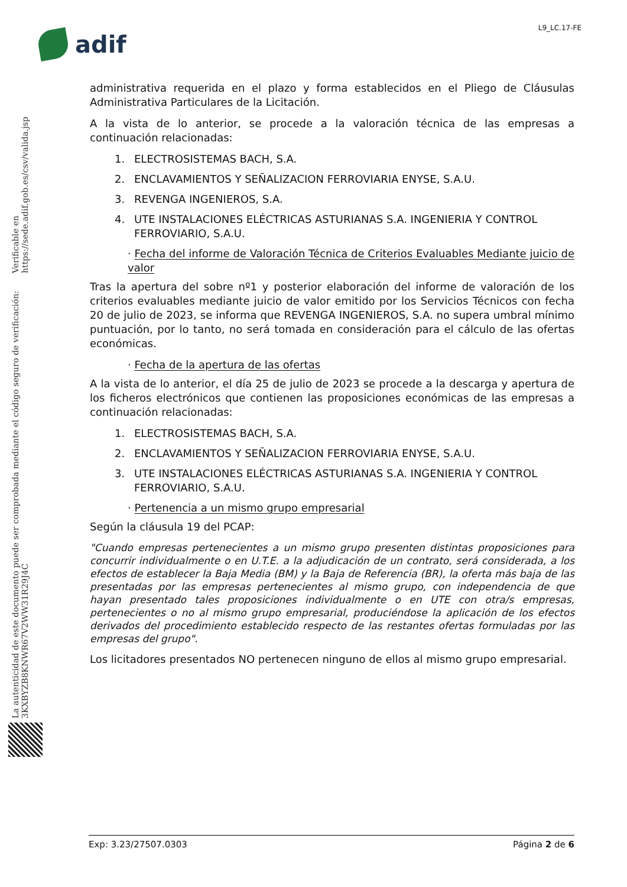L9_LC.17-FE
adif
La autenticidad de este documento puede ser comprobada mediante el código seguro de verificación: 3KXBYZB8KNWR67V2WW31R29J4C
Verificable en https://sede.adif.gob.es/csv/valida.jsp
administrativa requerida en el plazo y forma establecidos en el Pliego de Cláusulas Administrativa Particulares de la Licitación.
A la vista de lo anterior, se procede a la valoración técnica de las empresas a continuación relacionadas:
1. ELECTROSISTEMAS BACH, S.A.
2. ENCLAVAMIENTOS Y SEÑALIZACION FERROVIARIA ENYSE, S.A.U.
3. REVENGA INGENIEROS, S.A.
4. UTE INSTALACIONES ELÉCTRICAS ASTURIANAS S.A. INGENIERIA Y CONTROL FERROVIARIO, S.A.U.
· Fecha del informe de Valoración Técnica de Criterios Evaluables Mediante juicio de valor
Tras la apertura del sobre nº1 y posterior elaboración del informe de valoración de los criterios evaluables mediante juicio de valor emitido por los Servicios Técnicos con fecha 20 de julio de 2023, se informa que REVENGA INGENIEROS, S.A. no supera umbral mínimo puntuación, por lo tanto, no será tomada en consideración para el cálculo de las ofertas económicas.
· Fecha de la apertura de las ofertas
A la vista de lo anterior, el día 25 de julio de 2023 se procede a la descarga y apertura de los ficheros electrónicos que contienen las proposiciones económicas de las empresas a continuación relacionadas:
1. ELECTROSISTEMAS BACH, S.A.
2. ENCLAVAMIENTOS Y SEÑALIZACION FERROVIARIA ENYSE, S.A.U.
3. UTE INSTALACIONES ELÉCTRICAS ASTURIANAS S.A. INGENIERIA Y CONTROL FERROVIARIO, S.A.U.
· Pertenencia a un mismo grupo empresarial
Según la cláusula 19 del PCAP:
"Cuando empresas pertenecientes a un mismo grupo presenten distintas proposiciones para concurrir individualmente o en U.T.E. a la adjudicación de un contrato, será considerada, a los efectos de establecer la Baja Media (BM) y la Baja de Referencia (BR), la oferta más baja de las presentadas por las empresas pertenecientes al mismo grupo, con independencia de que hayan presentado tales proposiciones individualmente o en UTE con otra/s empresas, pertenecientes o no al mismo grupo empresarial, produciéndose la aplicación de los efectos derivados del procedimiento establecido respecto de las restantes ofertas formuladas por las empresas del grupo".
Los licitadores presentados NO pertenecen ninguno de ellos al mismo grupo empresarial.
Exp: 3.23/27507.0303 Página 2 de 6